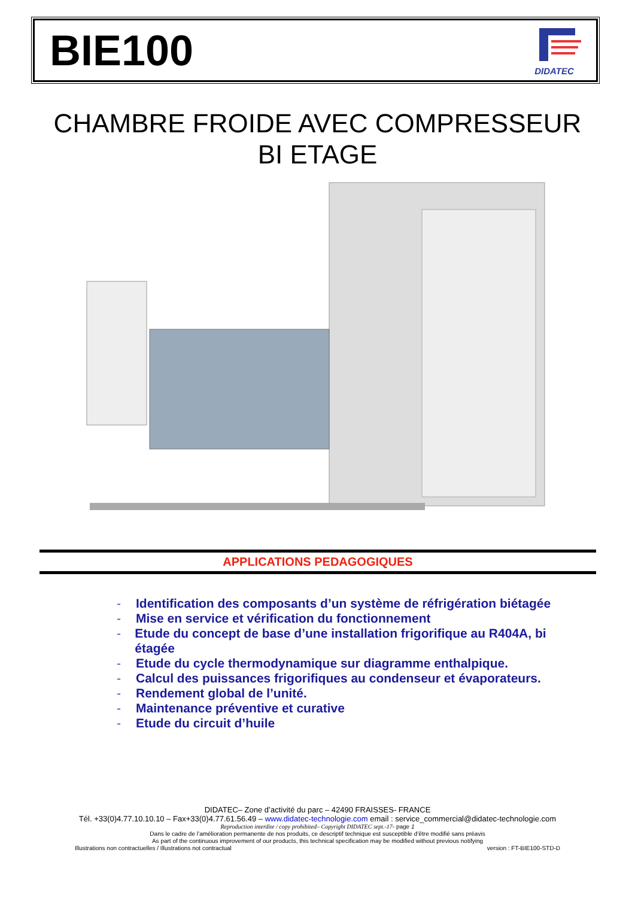BIE100
DIDATEC
CHAMBRE FROIDE AVEC COMPRESSEUR
BI ETAGE
APPLICATIONS PEDAGOGIQUES
- Identification des composants d’un système de réfrigération biétagée
- Mise en service et vérification du fonctionnement
- Etude du concept de base d’une installation frigorifique au R404A, bi étagée
- Etude du cycle thermodynamique sur diagramme enthalpique.
- Calcul des puissances frigorifiques au condenseur et évaporateurs.
- Rendement global de l’unité.
- Maintenance préventive et curative
- Etude du circuit d’huile
DIDATEC– Zone d’activité du parc – 42490 FRAISSES- FRANCE
Tél. +33(0)4.77.10.10.10 – Fax+33(0)4.77.61.56.49 – www.didatec-technologie.com email : service_commercial@didatec-technologie.com
Reproduction interdite / copy prohibited– Copyright DIDATEC sept.-17- page 1
Dans le cadre de l’amélioration permanente de nos produits, ce descriptif technique est susceptible d’être modifié sans préavis
As part of the continuous improvement of our products, this technical specification may be modified without previous notifying
Illustrations non contractuelles / Illustrations not contractual version : FT-BIE100-STD-D